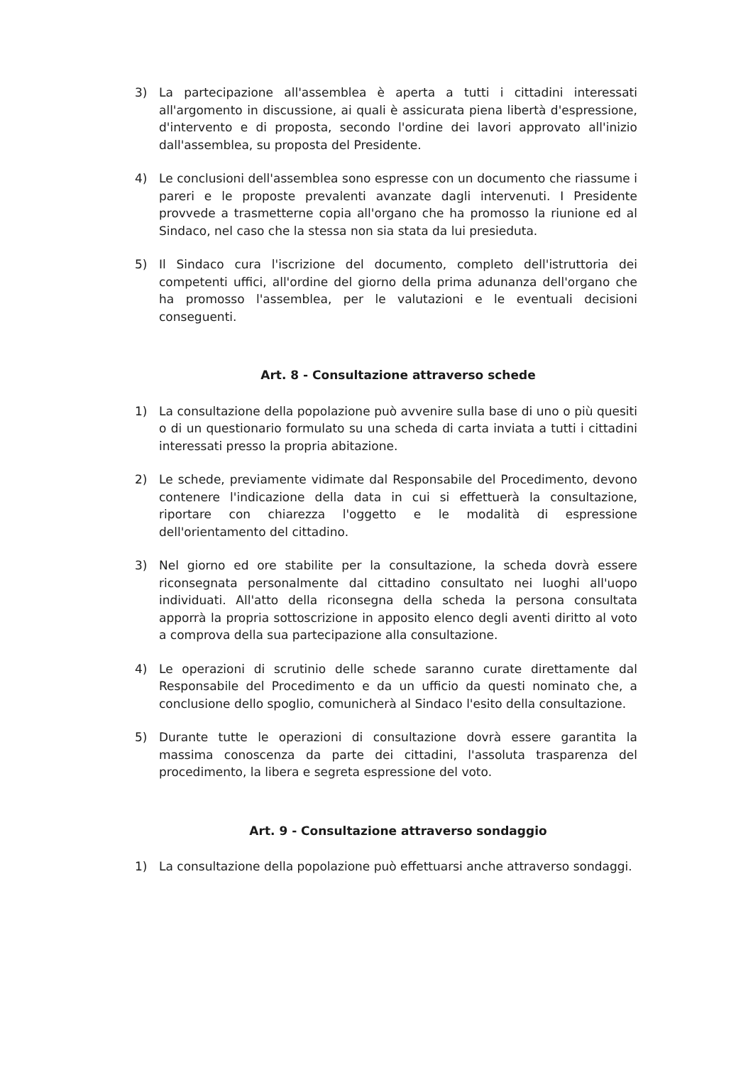3) La partecipazione all'assemblea è aperta a tutti i cittadini interessati all'argomento in discussione, ai quali è assicurata piena libertà d'espressione, d'intervento e di proposta, secondo l'ordine dei lavori approvato all'inizio dall'assemblea, su proposta del Presidente.
4) Le conclusioni dell'assemblea sono espresse con un documento che riassume i pareri e le proposte prevalenti avanzate dagli intervenuti. I Presidente provvede a trasmetterne copia all'organo che ha promosso la riunione ed al Sindaco, nel caso che la stessa non sia stata da lui presieduta.
5) Il Sindaco cura l'iscrizione del documento, completo dell'istruttoria dei competenti uffici, all'ordine del giorno della prima adunanza dell'organo che ha promosso l'assemblea, per le valutazioni e le eventuali decisioni conseguenti.
Art. 8 - Consultazione attraverso schede
1) La consultazione della popolazione può avvenire sulla base di uno o più quesiti o di un questionario formulato su una scheda di carta inviata a tutti i cittadini interessati presso la propria abitazione.
2) Le schede, previamente vidimate dal Responsabile del Procedimento, devono contenere l'indicazione della data in cui si effettuerà la consultazione, riportare con chiarezza l'oggetto e le modalità di espressione dell'orientamento del cittadino.
3) Nel giorno ed ore stabilite per la consultazione, la scheda dovrà essere riconsegnata personalmente dal cittadino consultato nei luoghi all'uopo individuati. All'atto della riconsegna della scheda la persona consultata apporrà la propria sottoscrizione in apposito elenco degli aventi diritto al voto a comprova della sua partecipazione alla consultazione.
4) Le operazioni di scrutinio delle schede saranno curate direttamente dal Responsabile del Procedimento e da un ufficio da questi nominato che, a conclusione dello spoglio, comunicherà al Sindaco l'esito della consultazione.
5) Durante tutte le operazioni di consultazione dovrà essere garantita la massima conoscenza da parte dei cittadini, l'assoluta trasparenza del procedimento, la libera e segreta espressione del voto.
Art. 9 - Consultazione attraverso sondaggio
1) La consultazione della popolazione può effettuarsi anche attraverso sondaggi.